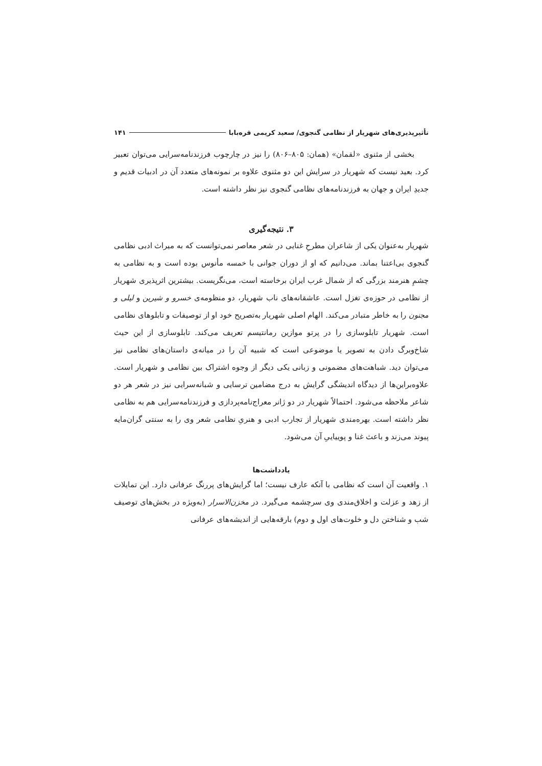تأثیرپذیری‌های شهریار از نظامی گنجوی/ سعید کریمی قره‌بابا ۱۴۱
بخشی از مثنوی «لقمان» (همان: ۸۰۵–۸۰۶) را نیز در چارچوب فرزندنامه‌سرایی می‌توان تعبیر کرد. بعید نیست که شهریار در سرایش این دو مثنوی علاوه بر نمونه‌های متعدد آن در ادبیات قدیم و جدیدِ ایران و جهان به فرزندنامه‌های نظامی گنجوی نیز نظر داشته است.
۳. نتیجه‌گیری
شهریار به‌عنوان یکی از شاعران مطرحِ غنایی در شعر معاصر نمی‌توانست که به میراث ادبی نظامی گنجوی بی‌اعتنا بماند. می‌دانیم که او از دوران جوانی با خمسه مأنوس بوده است و به نظامی به چشمِ هنرمند بزرگی که از شمال غرب ایران برخاسته است، می‌نگریست. بیشترین اثرپذیری شهریار از نظامی در حوزه‌ی تغزل است. عاشقانه‌های ناب شهریار، دو منظومه‌ی خسرو و شیرین و لیلی و مجنون را به خاطر متبادر می‌کند. الهام اصلی شهریار به‌تصریح خود او از توصیفات و تابلوهای نظامی است. شهریار تابلوسازی را در پرتو موازین رمانتیسم تعریف می‌کند. تابلوسازی از این حیث شاخ‌وبرگ دادن به تصویر یا موضوعی است که شبیه آن را در میانه‌ی داستان‌های نظامی نیز می‌توان دید. شباهت‌های مضمونی و زبانی یکی دیگر از وجوه اشتراک بین نظامی و شهریار است. علاوه‌براین‌ها از دیدگاه اندیشگی گرایش به درج مضامین ترسایی و شبانه‌سرایی نیز در شعر هر دو شاعر ملاحظه می‌شود. احتمالاً شهریار در دو ژانر معراج‌نامه‌پردازی و فرزندنامه‌سرایی هم به نظامی نظر داشته است. بهره‌مندی شهریار از تجارب ادبی و هنریِ نظامی شعر وی را به سنتی گران‌مایه پیوند می‌زند و باعث غنا و پوییاییِ آن می‌شود.
یادداشت‌ها
۱. واقعیت آن است که نظامی با آنکه عارف نیست؛ اما گرایش‌های پررنگ عرفانی دارد. این تمایلات از زهد و عزلت و اخلاق‌مندی وی سرچشمه می‌گیرد. در مخزن‌الاسرار (به‌ویژه در بخش‌های توصیف شب و شناختن دل و خلوت‌های اول و دوم) بارقه‌هایی از اندیشه‌های عرفانی